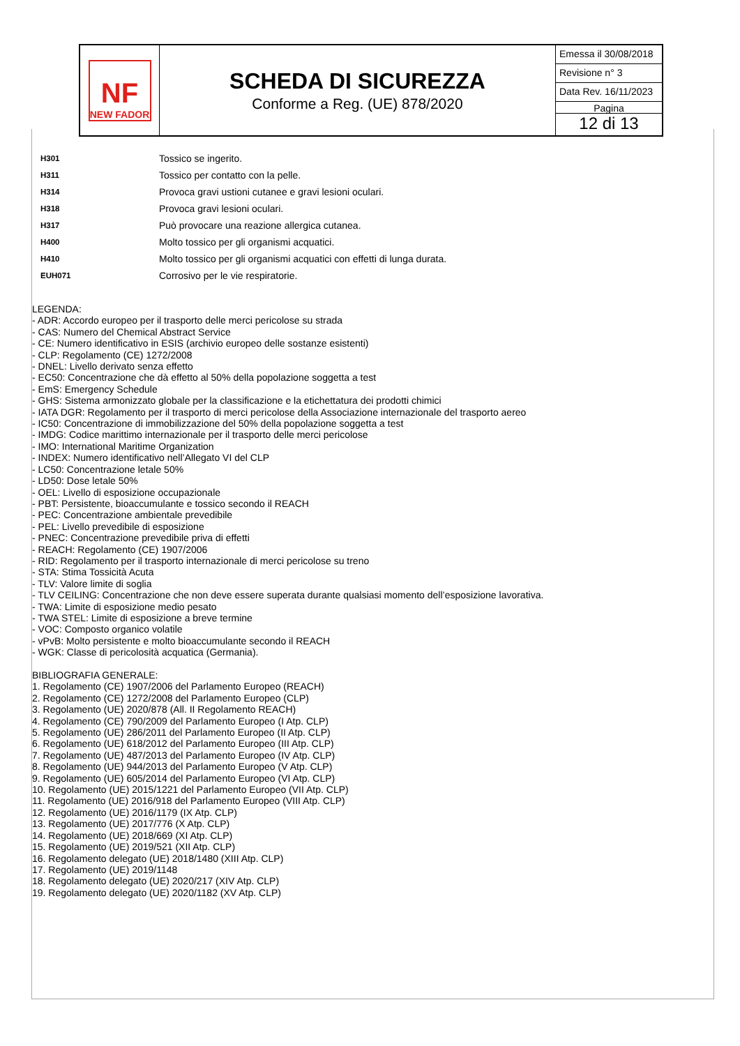NF
NEW FADOR
SCHEDA DI SICUREZZA
Conforme a Reg. (UE) 878/2020
Emessa il 30/08/2018
Revisione n° 3
Data Rev. 16/11/2023
Pagina
12 di 13
| H301 | Tossico se ingerito. |
| H311 | Tossico per contatto con la pelle. |
| H314 | Provoca gravi ustioni cutanee e gravi lesioni oculari. |
| H318 | Provoca gravi lesioni oculari. |
| H317 | Può provocare una reazione allergica cutanea. |
| H400 | Molto tossico per gli organismi acquatici. |
| H410 | Molto tossico per gli organismi acquatici con effetti di lunga durata. |
| EUH071 | Corrosivo per le vie respiratorie. |
LEGENDA:
- ADR: Accordo europeo per il trasporto delle merci pericolose su strada
- CAS: Numero del Chemical Abstract Service
- CE: Numero identificativo in ESIS (archivio europeo delle sostanze esistenti)
- CLP: Regolamento (CE) 1272/2008
- DNEL: Livello derivato senza effetto
- EC50: Concentrazione che dà effetto al 50% della popolazione soggetta a test
- EmS: Emergency Schedule
- GHS: Sistema armonizzato globale per la classificazione e la etichettatura dei prodotti chimici
- IATA DGR: Regolamento per il trasporto di merci pericolose della Associazione internazionale del trasporto aereo
- IC50: Concentrazione di immobilizzazione del 50% della popolazione soggetta a test
- IMDG: Codice marittimo internazionale per il trasporto delle merci pericolose
- IMO: International Maritime Organization
- INDEX: Numero identificativo nell’Allegato VI del CLP
- LC50: Concentrazione letale 50%
- LD50: Dose letale 50%
- OEL: Livello di esposizione occupazionale
- PBT: Persistente, bioaccumulante e tossico secondo il REACH
- PEC: Concentrazione ambientale prevedibile
- PEL: Livello prevedibile di esposizione
- PNEC: Concentrazione prevedibile priva di effetti
- REACH: Regolamento (CE) 1907/2006
- RID: Regolamento per il trasporto internazionale di merci pericolose su treno
- STA: Stima Tossicità Acuta
- TLV: Valore limite di soglia
- TLV CEILING: Concentrazione che non deve essere superata durante qualsiasi momento dell’esposizione lavorativa.
- TWA: Limite di esposizione medio pesato
- TWA STEL: Limite di esposizione a breve termine
- VOC: Composto organico volatile
- vPvB: Molto persistente e molto bioaccumulante secondo il REACH
- WGK: Classe di pericolosità acquatica (Germania).
BIBLIOGRAFIA GENERALE:
1. Regolamento (CE) 1907/2006 del Parlamento Europeo (REACH)
2. Regolamento (CE) 1272/2008 del Parlamento Europeo (CLP)
3. Regolamento (UE) 2020/878 (All. II Regolamento REACH)
4. Regolamento (CE) 790/2009 del Parlamento Europeo (I Atp. CLP)
5. Regolamento (UE) 286/2011 del Parlamento Europeo (II Atp. CLP)
6. Regolamento (UE) 618/2012 del Parlamento Europeo (III Atp. CLP)
7. Regolamento (UE) 487/2013 del Parlamento Europeo (IV Atp. CLP)
8. Regolamento (UE) 944/2013 del Parlamento Europeo (V Atp. CLP)
9. Regolamento (UE) 605/2014 del Parlamento Europeo (VI Atp. CLP)
10. Regolamento (UE) 2015/1221 del Parlamento Europeo (VII Atp. CLP)
11. Regolamento (UE) 2016/918 del Parlamento Europeo (VIII Atp. CLP)
12. Regolamento (UE) 2016/1179 (IX Atp. CLP)
13. Regolamento (UE) 2017/776 (X Atp. CLP)
14. Regolamento (UE) 2018/669 (XI Atp. CLP)
15. Regolamento (UE) 2019/521 (XII Atp. CLP)
16. Regolamento delegato (UE) 2018/1480 (XIII Atp. CLP)
17. Regolamento (UE) 2019/1148
18. Regolamento delegato (UE) 2020/217 (XIV Atp. CLP)
19. Regolamento delegato (UE) 2020/1182 (XV Atp. CLP)